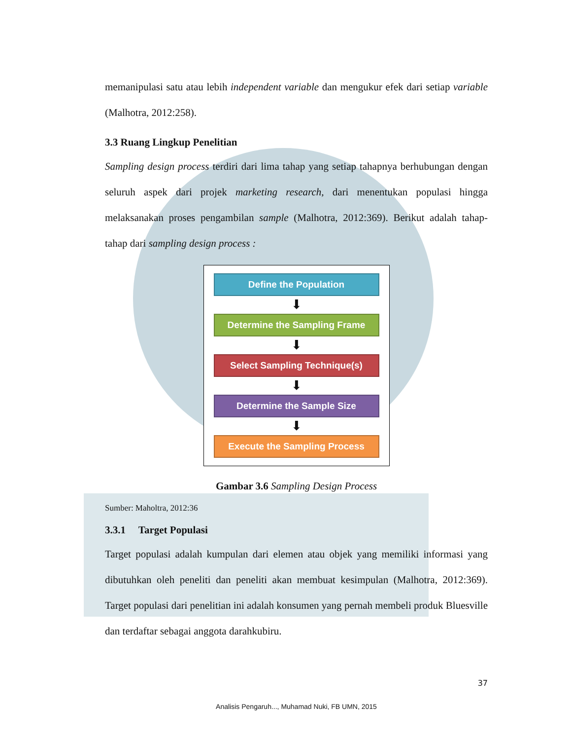memanipulasi satu atau lebih independent variable dan mengukur efek dari setiap variable (Malhotra, 2012:258).
3.3 Ruang Lingkup Penelitian
Sampling design process terdiri dari lima tahap yang setiap tahapnya berhubungan dengan seluruh aspek dari projek marketing research, dari menentukan populasi hingga melaksanakan proses pengambilan sample (Malhotra, 2012:369). Berikut adalah tahap-tahap dari sampling design process :
Define the Population
⬇
Determine the Sampling Frame
⬇
Select Sampling Technique(s)
⬇
Determine the Sample Size
⬇
Execute the Sampling Process
Gambar 3.6 Sampling Design Process
Sumber: Maholtra, 2012:36
3.3.1 Target Populasi
Target populasi adalah kumpulan dari elemen atau objek yang memiliki informasi yang dibutuhkan oleh peneliti dan peneliti akan membuat kesimpulan (Malhotra, 2012:369). Target populasi dari penelitian ini adalah konsumen yang pernah membeli produk Bluesville dan terdaftar sebagai anggota darahkubiru.
37
Analisis Pengaruh..., Muhamad Nuki, FB UMN, 2015